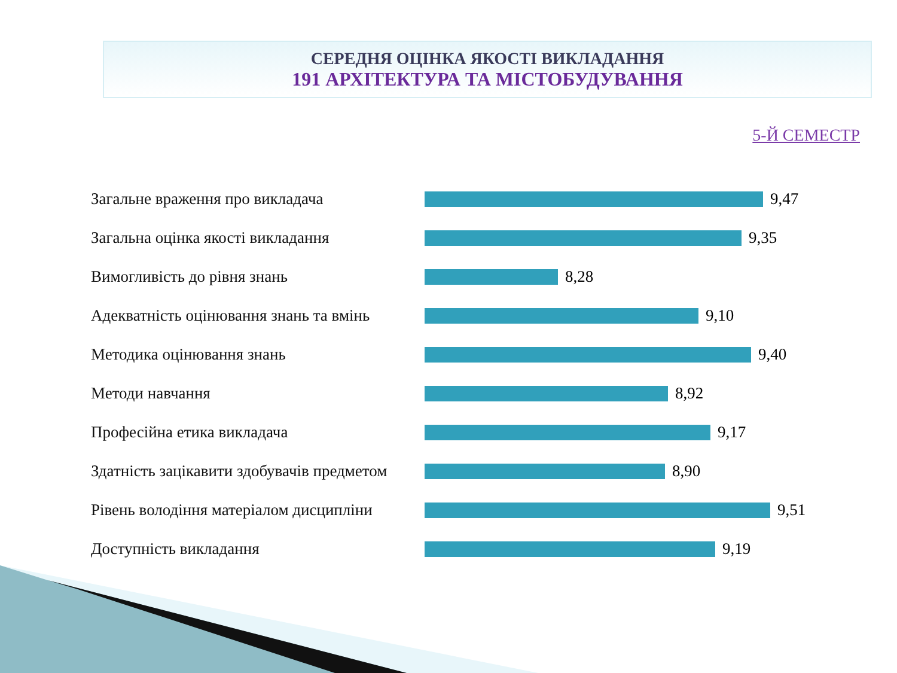СЕРЕДНЯ ОЦІНКА ЯКОСТІ ВИКЛАДАННЯ
191 АРХІТЕКТУРА ТА МІСТОБУДУВАННЯ
5-Й СЕМЕСТР
Загальне враження про викладача 9,47
Загальна оцінка якості викладання 9,35
Вимогливість до рівня знань 8,28
Адекватність оцінювання знань та вмінь
9,10
Методика оцінювання знань 9,40
Методи навчання 8,92
Професійна етика викладача 9,17
Здатність зацікавити здобувачів предметом
8,90
Рівень володіння матеріалом дисципліни
9,51
Доступність викладання 9,19